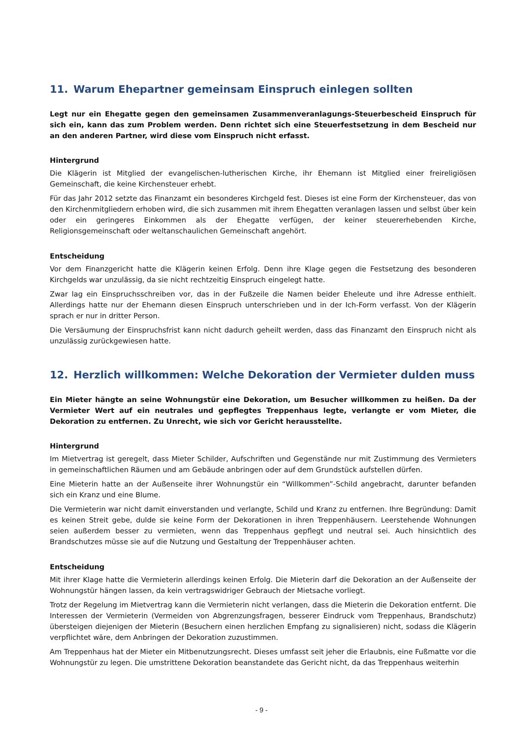11. Warum Ehepartner gemeinsam Einspruch einlegen sollten
Legt nur ein Ehegatte gegen den gemeinsamen Zusammenveranlagungs-Steuerbescheid Einspruch für sich ein, kann das zum Problem werden. Denn richtet sich eine Steuerfestsetzung in dem Bescheid nur an den anderen Partner, wird diese vom Einspruch nicht erfasst.
Hintergrund
Die Klägerin ist Mitglied der evangelischen-lutherischen Kirche, ihr Ehemann ist Mitglied einer freireligiösen Gemeinschaft, die keine Kirchensteuer erhebt.
Für das Jahr 2012 setzte das Finanzamt ein besonderes Kirchgeld fest. Dieses ist eine Form der Kirchensteuer, das von den Kirchenmitgliedern erhoben wird, die sich zusammen mit ihrem Ehegatten veranlagen lassen und selbst über kein oder ein geringeres Einkommen als der Ehegatte verfügen, der keiner steuererhebenden Kirche, Religionsgemeinschaft oder weltanschaulichen Gemeinschaft angehört.
Entscheidung
Vor dem Finanzgericht hatte die Klägerin keinen Erfolg. Denn ihre Klage gegen die Festsetzung des besonderen Kirchgelds war unzulässig, da sie nicht rechtzeitig Einspruch eingelegt hatte.
Zwar lag ein Einspruchsschreiben vor, das in der Fußzeile die Namen beider Eheleute und ihre Adresse enthielt. Allerdings hatte nur der Ehemann diesen Einspruch unterschrieben und in der Ich-Form verfasst. Von der Klägerin sprach er nur in dritter Person.
Die Versäumung der Einspruchsfrist kann nicht dadurch geheilt werden, dass das Finanzamt den Einspruch nicht als unzulässig zurückgewiesen hatte.
12. Herzlich willkommen: Welche Dekoration der Vermieter dulden muss
Ein Mieter hängte an seine Wohnungstür eine Dekoration, um Besucher willkommen zu heißen. Da der Vermieter Wert auf ein neutrales und gepflegtes Treppenhaus legte, verlangte er vom Mieter, die Dekoration zu entfernen. Zu Unrecht, wie sich vor Gericht herausstellte.
Hintergrund
Im Mietvertrag ist geregelt, dass Mieter Schilder, Aufschriften und Gegenstände nur mit Zustimmung des Vermieters in gemeinschaftlichen Räumen und am Gebäude anbringen oder auf dem Grundstück aufstellen dürfen.
Eine Mieterin hatte an der Außenseite ihrer Wohnungstür ein “Willkommen”-Schild angebracht, darunter befanden sich ein Kranz und eine Blume.
Die Vermieterin war nicht damit einverstanden und verlangte, Schild und Kranz zu entfernen. Ihre Begründung: Damit es keinen Streit gebe, dulde sie keine Form der Dekorationen in ihren Treppenhäusern. Leerstehende Wohnungen seien außerdem besser zu vermieten, wenn das Treppenhaus gepflegt und neutral sei. Auch hinsichtlich des Brandschutzes müsse sie auf die Nutzung und Gestaltung der Treppenhäuser achten.
Entscheidung
Mit ihrer Klage hatte die Vermieterin allerdings keinen Erfolg. Die Mieterin darf die Dekoration an der Außenseite der Wohnungstür hängen lassen, da kein vertragswidriger Gebrauch der Mietsache vorliegt.
Trotz der Regelung im Mietvertrag kann die Vermieterin nicht verlangen, dass die Mieterin die Dekoration entfernt. Die Interessen der Vermieterin (Vermeiden von Abgrenzungsfragen, besserer Eindruck vom Treppenhaus, Brandschutz) übersteigen diejenigen der Mieterin (Besuchern einen herzlichen Empfang zu signalisieren) nicht, sodass die Klägerin verpflichtet wäre, dem Anbringen der Dekoration zuzustimmen.
Am Treppenhaus hat der Mieter ein Mitbenutzungsrecht. Dieses umfasst seit jeher die Erlaubnis, eine Fußmatte vor die Wohnungstür zu legen. Die umstrittene Dekoration beanstandete das Gericht nicht, da das Treppenhaus weiterhin
- 9 -